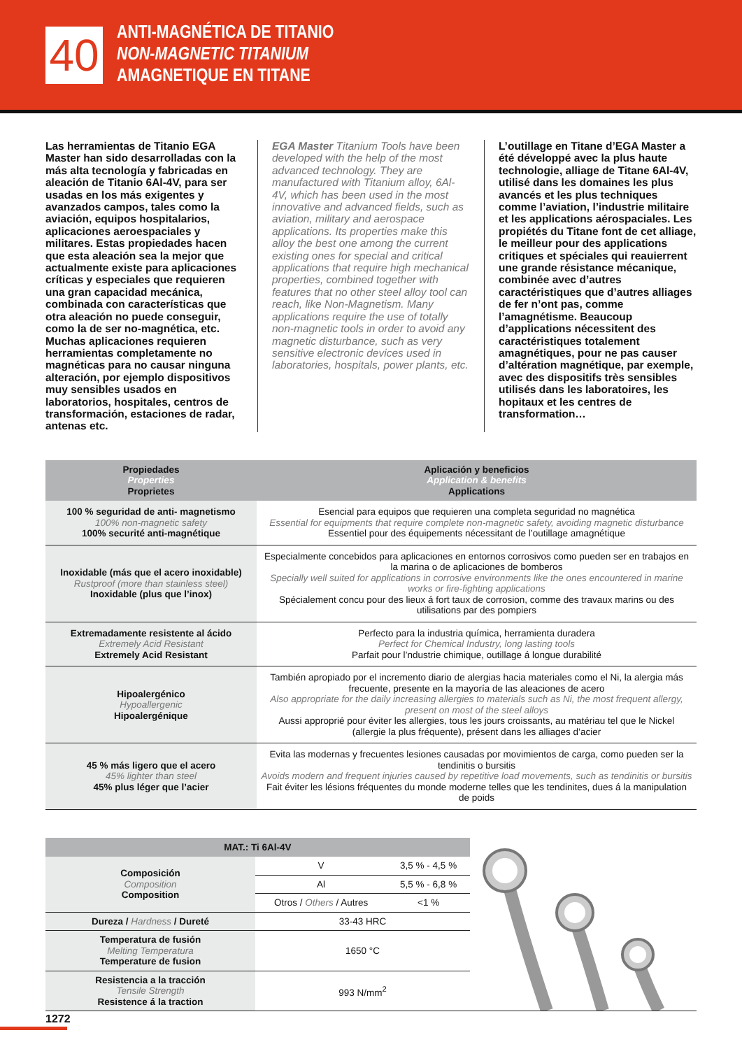40
ANTI-MAGNÉTICA DE TITANIO
NON-MAGNETIC TITANIUM
AMAGNETIQUE EN TITANE
Las herramientas de Titanio EGA Master han sido desarrolladas con la más alta tecnología y fabricadas en aleación de Titanio 6Al-4V, para ser usadas en los más exigentes y avanzados campos, tales como la aviación, equipos hospitalarios, aplicaciones aeroespaciales y militares. Estas propiedades hacen que esta aleación sea la mejor que actualmente existe para aplicaciones críticas y especiales que requieren una gran capacidad mecánica, combinada con características que otra aleación no puede conseguir, como la de ser no-magnética, etc. Muchas aplicaciones requieren herramientas completamente no magnéticas para no causar ninguna alteración, por ejemplo dispositivos muy sensibles usados en laboratorios, hospitales, centros de transformación, estaciones de radar, antenas etc.
EGA Master Titanium Tools have been developed with the help of the most advanced technology. They are manufactured with Titanium alloy, 6Al-4V, which has been used in the most innovative and advanced fields, such as aviation, military and aerospace applications. Its properties make this alloy the best one among the current existing ones for special and critical applications that require high mechanical properties, combined together with features that no other steel alloy tool can reach, like Non-Magnetism. Many applications require the use of totally non-magnetic tools in order to avoid any magnetic disturbance, such as very sensitive electronic devices used in laboratories, hospitals, power plants, etc.
L’outillage en Titane d’EGA Master a été développé avec la plus haute technologie, alliage de Titane 6Al-4V, utilisé dans les domaines les plus avancés et les plus techniques comme l’aviation, l’industrie militaire et les applications aérospaciales. Les propiétés du Titane font de cet alliage, le meilleur pour des applications critiques et spéciales qui reauierrent une grande résistance mécanique, combinée avec d’autres caractéristiques que d’autres alliages de fer n’ont pas, comme l’amagnétisme. Beaucoup d’applications nécessitent des caractéristiques totalement amagnétiques, pour ne pas causer d’altération magnétique, par exemple, avec des dispositifs très sensibles utilisés dans les laboratoires, les hopitaux et les centres de transformation…
| Propiedades Properties Proprietes | Aplicación y beneficios Application & benefits Applications |
| --- | --- |
| 100 % seguridad de anti- magnetismo 100% non-magnetic safety 100% securité anti-magnétique | Esencial para equipos que requieren una completa seguridad no magnética Essential for equipments that require complete non-magnetic safety, avoiding magnetic disturbance Essentiel pour des équipements nécessitant de l’outillage amagnétique |
| Inoxidable (más que el acero inoxidable) Rustproof (more than stainless steel) Inoxidable (plus que l’inox) | Especialmente concebidos para aplicaciones en entornos corrosivos como pueden ser en trabajos en la marina o de aplicaciones de bomberos Specially well suited for applications in corrosive environments like the ones encountered in marine works or fire-fighting applications Spécialement concu pour des lieux á fort taux de corrosion, comme des travaux marins ou des utilisations par des pompiers |
| Extremadamente resistente al ácido Extremely Acid Resistant Extremely Acid Resistant | Perfecto para la industria química, herramienta duradera Perfect for Chemical Industry, long lasting tools Parfait pour l’ndustrie chimique, outillage á longue durabilité |
| Hipoalergénico Hypoallergenic Hipoalergénique | También apropiado por el incremento diario de alergias hacia materiales como el Ni, la alergia más frecuente, presente en la mayoría de las aleaciones de acero Also appropriate for the daily increasing allergies to materials such as Ni, the most frequent allergy, present on most of the steel alloys Aussi approprié pour éviter les allergies, tous les jours croissants, au matériau tel que le Nickel (allergie la plus fréquente), présent dans les alliages d’acier |
| 45 % más ligero que el acero 45% lighter than steel 45% plus léger que l’acier | Evita las modernas y frecuentes lesiones causadas por movimientos de carga, como pueden ser la tendinitis o bursitis Avoids modern and frequent injuries caused by repetitive load movements, such as tendinitis or bursitis Fait éviter les lésions fréquentes du monde moderne telles que les tendinites, dues á la manipulation de poids |
| MAT.: Ti 6Al-4V | | |
| --- | --- | --- |
| Composición Composition Composition | V | 3,5 % - 4,5 % |
| | Al | 5,5 % - 6,8 % |
| | Otros / Others / Autres | <1 % |
| Dureza / Hardness / Dureté | 33-43 HRC | |
| Temperatura de fusión Melting Temperatura Temperature de fusion | 1650 °C | |
| Resistencia a la tracción Tensile Strength Resistence á la traction | 993 N/mm<sup>2</sup> | |
1272